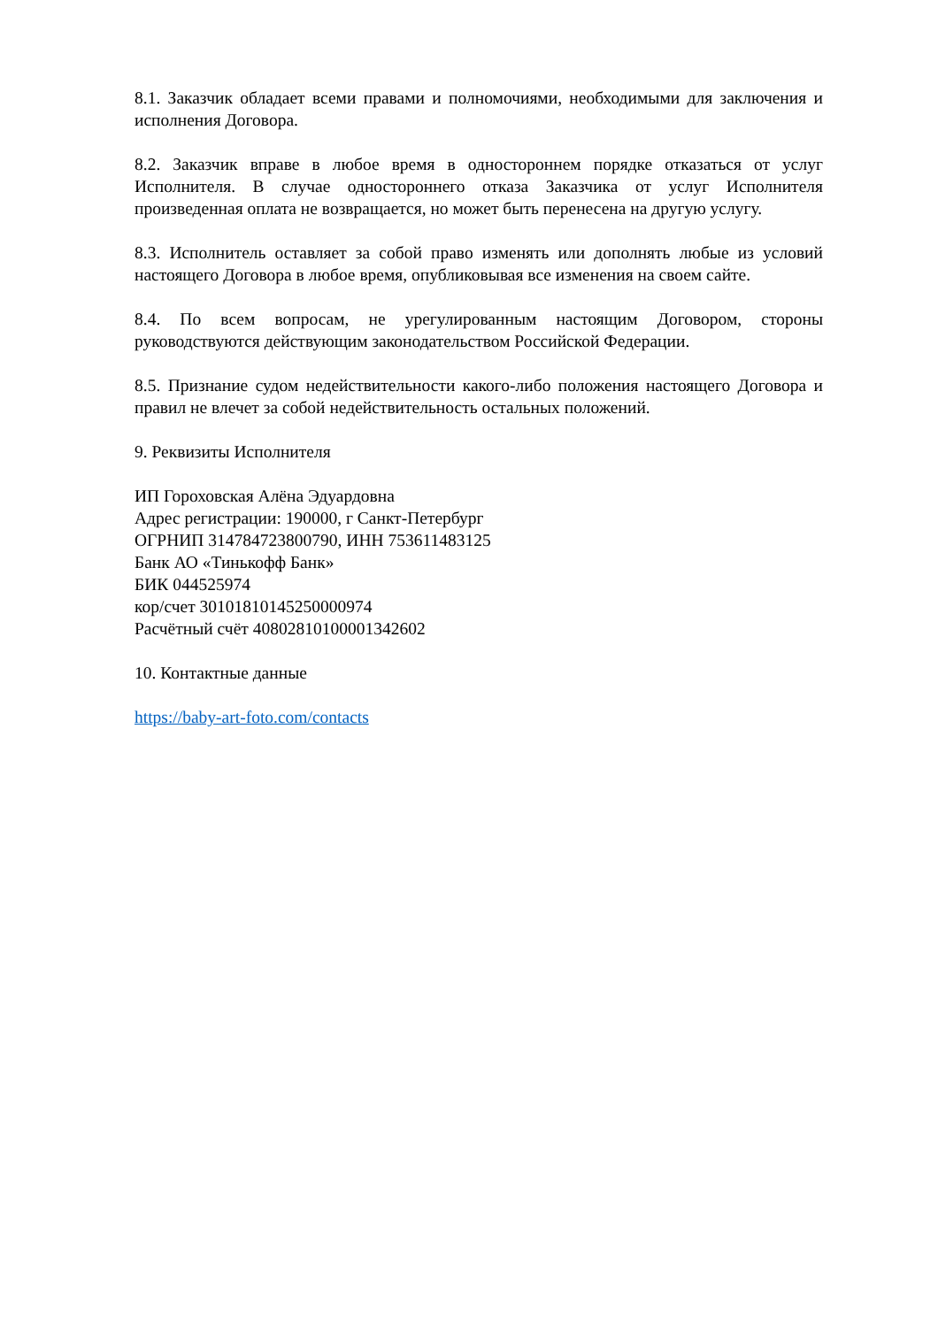8.1. Заказчик обладает всеми правами и полномочиями, необходимыми для заключения и исполнения Договора.
8.2. Заказчик вправе в любое время в одностороннем порядке отказаться от услуг Исполнителя. В случае одностороннего отказа Заказчика от услуг Исполнителя произведенная оплата не возвращается, но может быть перенесена на другую услугу.
8.3. Исполнитель оставляет за собой право изменять или дополнять любые из условий настоящего Договора в любое время, опубликовывая все изменения на своем сайте.
8.4. По всем вопросам, не урегулированным настоящим Договором, стороны руководствуются действующим законодательством Российской Федерации.
8.5. Признание судом недействительности какого-либо положения настоящего Договора и правил не влечет за собой недействительность остальных положений.
9. Реквизиты Исполнителя
ИП Гороховская Алёна Эдуардовна
Адрес регистрации: 190000, г Санкт-Петербург
ОГРНИП 314784723800790, ИНН 753611483125
Банк АО «Тинькофф Банк»
БИК 044525974
кор/счет 30101810145250000974
Расчётный счёт 40802810100001342602
10. Контактные данные
https://baby-art-foto.com/contacts